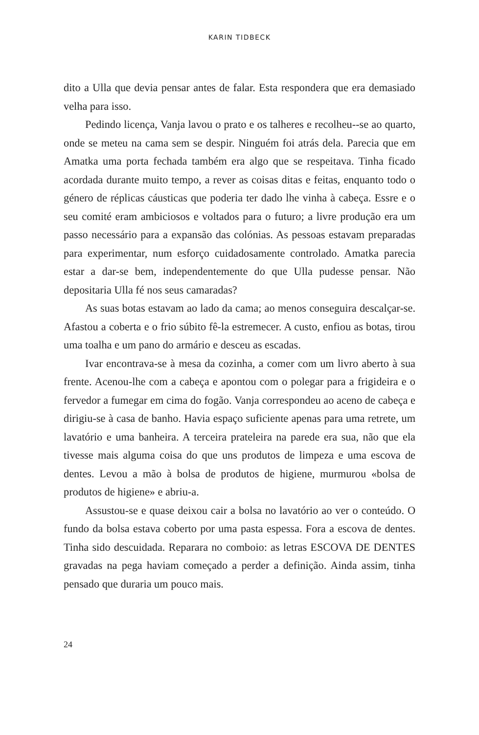KARIN TIDBECK
dito a Ulla que devia pensar antes de falar. Esta respondera que era demasiado velha para isso.
Pedindo licença, Vanja lavou o prato e os talheres e recolheu--se ao quarto, onde se meteu na cama sem se despir. Ninguém foi atrás dela. Parecia que em Amatka uma porta fechada também era algo que se respeitava. Tinha ficado acordada durante muito tempo, a rever as coisas ditas e feitas, enquanto todo o género de réplicas cáusticas que poderia ter dado lhe vinha à cabeça. Essre e o seu comité eram ambiciosos e voltados para o futuro; a livre produção era um passo necessário para a expansão das colónias. As pessoas estavam preparadas para experimentar, num esforço cuidadosamente controlado. Amatka parecia estar a dar-se bem, independentemente do que Ulla pudesse pensar. Não depositaria Ulla fé nos seus camaradas?
As suas botas estavam ao lado da cama; ao menos conseguira descalçar-se. Afastou a coberta e o frio súbito fê-la estremecer. A custo, enfiou as botas, tirou uma toalha e um pano do armário e desceu as escadas.
Ivar encontrava-se à mesa da cozinha, a comer com um livro aberto à sua frente. Acenou-lhe com a cabeça e apontou com o polegar para a frigideira e o fervedor a fumegar em cima do fogão. Vanja correspondeu ao aceno de cabeça e dirigiu-se à casa de banho. Havia espaço suficiente apenas para uma retrete, um lavatório e uma banheira. A terceira prateleira na parede era sua, não que ela tivesse mais alguma coisa do que uns produtos de limpeza e uma escova de dentes. Levou a mão à bolsa de produtos de higiene, murmurou «bolsa de produtos de higiene» e abriu-a.
Assustou-se e quase deixou cair a bolsa no lavatório ao ver o conteúdo. O fundo da bolsa estava coberto por uma pasta espessa. Fora a escova de dentes. Tinha sido descuidada. Reparara no comboio: as letras ESCOVA DE DENTES gravadas na pega haviam começado a perder a definição. Ainda assim, tinha pensado que duraria um pouco mais.
24